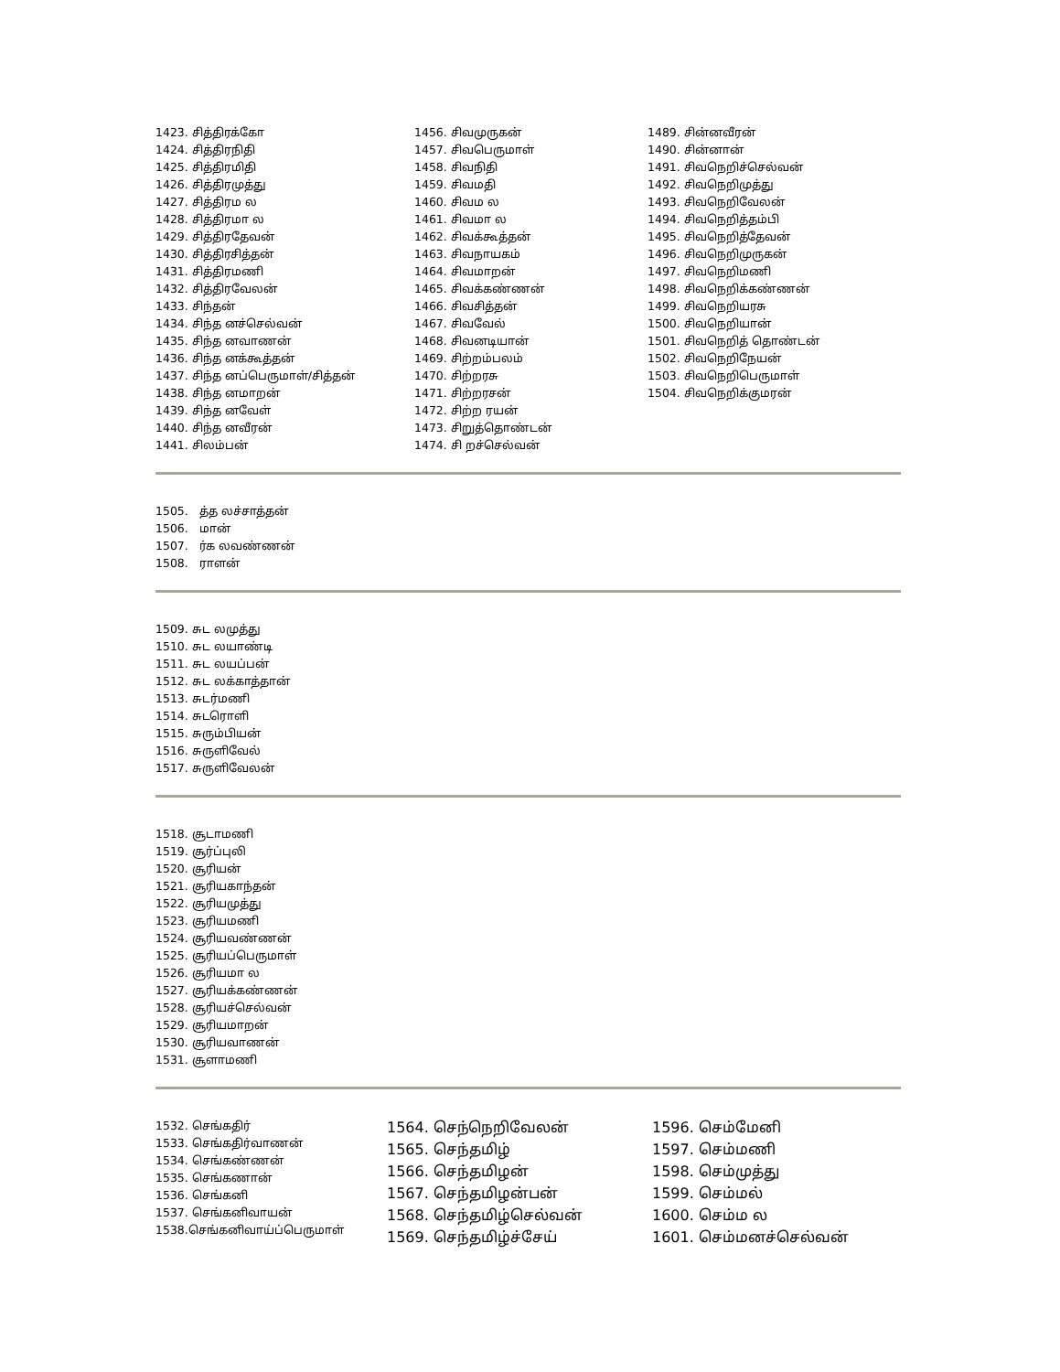1423. சித்திரக்கோ 1424. சித்திரநிதி 1425. சித்திரமிதி 1426. சித்திரமுத்து 1427. சித்திரம ல 1428. சித்திரமா ல 1429. சித்திரதேவன் 1430. சித்திரசித்தன் 1431. சித்திரமணி 1432. சித்திரவேலன் 1433. சிந்தன் 1434. சிந்த னச்செல்வன் 1435. சிந்த னவாணன் 1436. சிந்த னக்கூத்தன் 1437. சிந்த னப்பெருமாள்/சித்தன் 1438. சிந்த னமாறன் 1439. சிந்த னவேள் 1440. சிந்த னவீரன் 1441. சிலம்பன்
1456. சிவமுருகன் 1457. சிவபெருமாள் 1458. சிவநிதி 1459. சிவமதி 1460. சிவம ல 1461. சிவமா ல 1462. சிவக்கூத்தன் 1463. சிவநாயகம் 1464. சிவமாறன் 1465. சிவக்கண்ணன் 1466. சிவசித்தன் 1467. சிவவேல் 1468. சிவனடியான் 1469. சிற்றம்பலம் 1470. சிற்றரசு 1471. சிற்றரசன் 1472. சிற்ற ரயன் 1473. சிறுத்தொண்டன் 1474. சி றச்செல்வன்
1489. சின்னவீரன் 1490. சின்னான் 1491. சிவநெறிச்செல்வன் 1492. சிவநெறிமுத்து 1493. சிவநெறிவேலன் 1494. சிவநெறித்தம்பி 1495. சிவநெறித்தேவன் 1496. சிவநெறிமுருகன் 1497. சிவநெறிமணி 1498. சிவநெறிக்கண்ணன் 1499. சிவநெறியரசு 1500. சிவநெறியான் 1501. சிவநெறித் தொண்டன் 1502. சிவநெறிநேயன் 1503. சிவநெறிபெருமாள் 1504. சிவநெறிக்குமரன்
1505. த்த லச்சாத்தன் 1506. மான் 1507. ர்க லவண்ணன் 1508. ராளன்
1509. சுட லமுத்து 1510. சுட லயாண்டி 1511. சுட லயப்பன் 1512. சுட லக்காத்தான் 1513. சுடர்மணி 1514. சுடரொளி 1515. சுரும்பியன் 1516. சுருளிவேல் 1517. சுருளிவேலன்
1518. சூடாமணி 1519. சூர்ப்புலி 1520. சூரியன் 1521. சூரியகாந்தன் 1522. சூரியமுத்து 1523. சூரியமணி 1524. சூரியவண்ணன் 1525. சூரியப்பெருமாள் 1526. சூரியமா ல 1527. சூரியக்கண்ணன் 1528. சூரியச்செல்வன் 1529. சூரியமாறன் 1530. சூரியவாணன் 1531. சூளாமணி
1532. செங்கதிர் 1533. செங்கதிர்வாணன் 1534. செங்கண்ணன் 1535. செங்கணான் 1536. செங்கனி 1537. செங்கனிவாயன் 1538.செங்கனிவாய்ப்பெருமாள்
1564. செந்நெறிவேலன் 1565. செந்தமிழ் 1566. செந்தமிழன் 1567. செந்தமிழன்பன் 1568. செந்தமிழ்செல்வன் 1569. செந்தமிழ்ச்சேய்
1596. செம்மேனி 1597. செம்மணி 1598. செம்முத்து 1599. செம்மல் 1600. செம்ம ல 1601. செம்மனச்செல்வன்